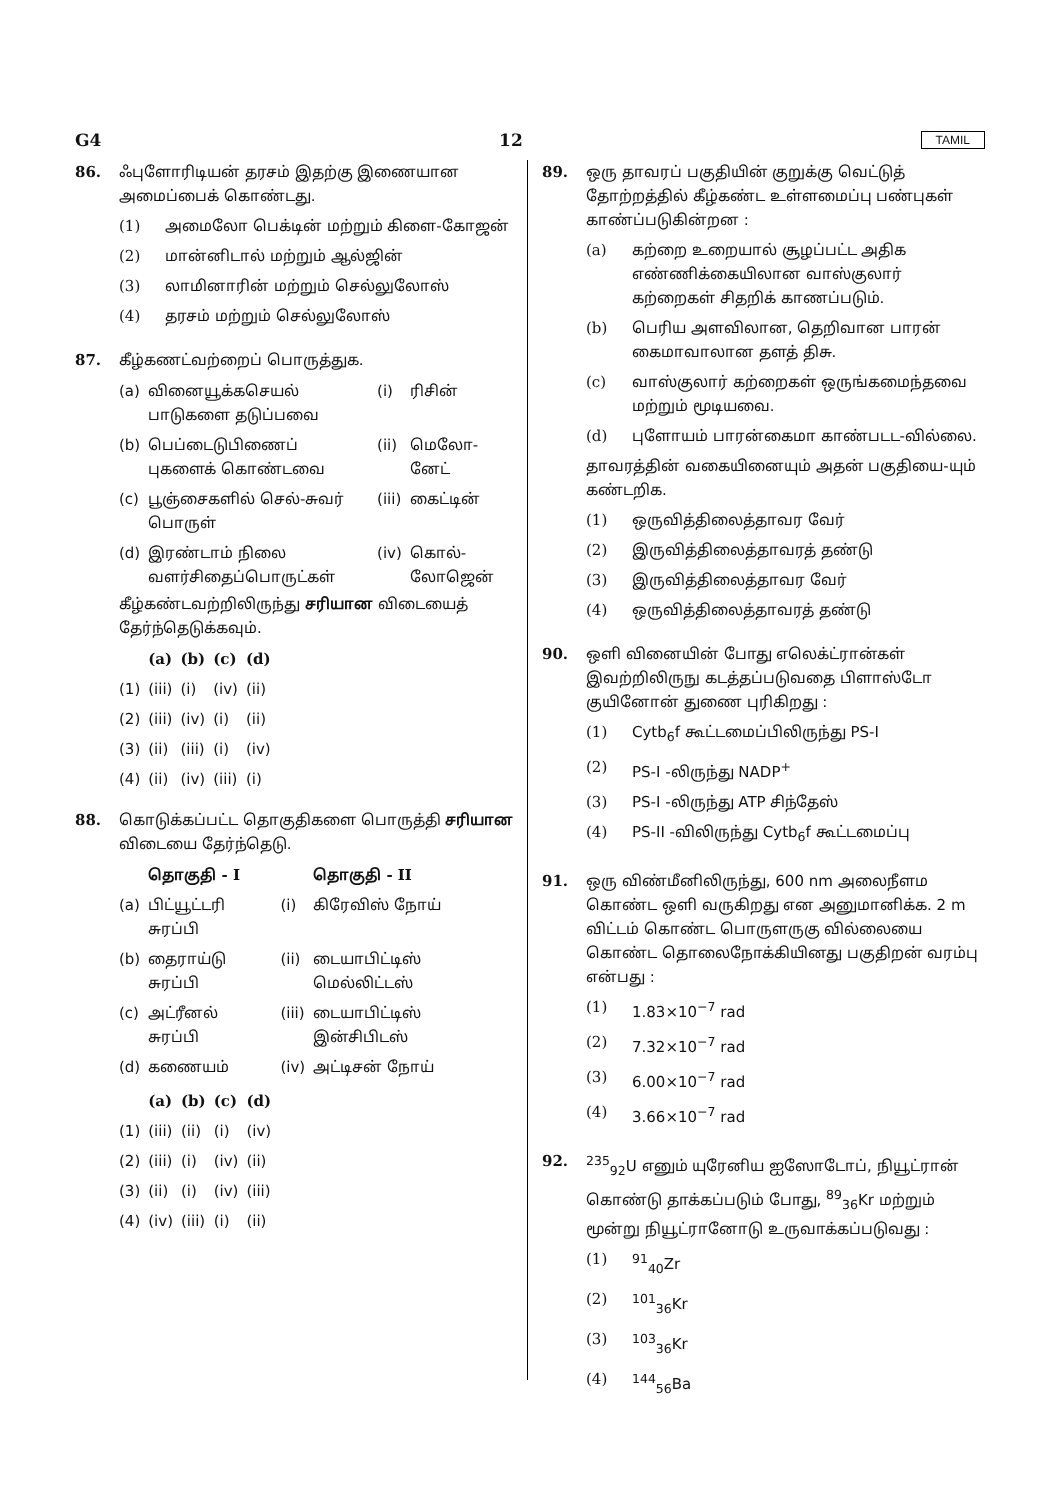G4 12 TAMIL
86. ஃபுளோரிடியன் தரசம் இதற்கு இணையான அமைப்பைக் கொண்டது.
(1) அமைலோ பெக்டின் மற்றும் கிளை-கோஜன்
(2) மான்னிடால் மற்றும் ஆல்ஜின்
(3) லாமினாரின் மற்றும் செல்லுலோஸ்
(4) தரசம் மற்றும் செல்லுலோஸ்
87. கீழ்கணட்வற்றைப் பொருத்துக.
| (a) | வினையூக்கசெயல் பாடுகளை தடுப்பவை | (i) | ரிசின் |
| (b) | பெப்டைடுபிணைப் புகளைக் கொண்டவை | (ii) | மெலோ-னேட் |
| (c) | பூஞ்சைகளில் செல்-சுவர் பொருள் | (iii) | கைட்டின் |
| (d) | இரண்டாம் நிலை வளர்சிதைப்பொருட்கள் | (iv) | கொல்-லோஜென் |
கீழ்கண்டவற்றிலிருந்து சரியான விடையைத் தேர்ந்தெடுக்கவும்.
| | (a) | (b) | (c) | (d) |
| (1) | (iii) | (i) | (iv) | (ii) |
| (2) | (iii) | (iv) | (i) | (ii) |
| (3) | (ii) | (iii) | (i) | (iv) |
| (4) | (ii) | (iv) | (iii) | (i) |
88. கொடுக்கப்பட்ட தொகுதிகளை பொருத்தி சரியான விடையை தேர்ந்தெடு.
| | தொகுதி - I | | தொகுதி - II |
| (a) | பிட்யூட்டரி சுரப்பி | (i) | கிரேவிஸ் நோய் |
| (b) | தைராய்டு சுரப்பி | (ii) | டையாபிட்டிஸ் மெல்லிட்டஸ் |
| (c) | அட்ரீனல் சுரப்பி | (iii) | டையாபிட்டிஸ் இன்சிபிடஸ் |
| (d) | கணையம் | (iv) | அட்டிசன் நோய் |
| | (a) | (b) | (c) | (d) |
| (1) | (iii) | (ii) | (i) | (iv) |
| (2) | (iii) | (i) | (iv) | (ii) |
| (3) | (ii) | (i) | (iv) | (iii) |
| (4) | (iv) | (iii) | (i) | (ii) |
89. ஒரு தாவரப் பகுதியின் குறுக்கு வெட்டுத் தோற்றத்தில் கீழ்கண்ட உள்ளமைப்பு பண்புகள் காண்ப்படுகின்றன :
(a) கற்றை உறையால் சூழப்பட்ட அதிக எண்ணிக்கையிலான வாஸ்குலார் கற்றைகள் சிதறிக் காணப்படும்.
(b) பெரிய அளவிலான, தெறிவான பாரன் கைமாவாலான தளத் திசு.
(c) வாஸ்குலார் கற்றைகள் ஒருங்கமைந்தவை மற்றும் மூடியவை.
(d) புளோயம் பாரன்கைமா காண்படட-வில்லை.
தாவரத்தின் வகையினையும் அதன் பகுதியை-யும் கண்டறிக.
(1) ஒருவித்திலைத்தாவர வேர்
(2) இருவித்திலைத்தாவரத் தண்டு
(3) இருவித்திலைத்தாவர வேர்
(4) ஒருவித்திலைத்தாவரத் தண்டு
90. ஒளி வினையின் போது எலெக்ட்ரான்கள் இவற்றிலிருநு கடத்தப்படுவதை பிளாஸ்டோ குயினோன் துணை புரிகிறது :
(1) Cytb<sub>6</sub>f கூட்டமைப்பிலிருந்து PS-I
(2) PS-I -லிருந்து NADP<sup>+</sup>
(3) PS-I -லிருந்து ATP சிந்தேஸ்
(4) PS-II -விலிருந்து Cytb<sub>6</sub>f கூட்டமைப்பு
91. ஒரு விண்மீனிலிருந்து, 600 nm அலைநீளம கொண்ட ஒளி வருகிறது என அனுமானிக்க. 2 m விட்டம் கொண்ட பொருளருகு வில்லையை கொண்ட தொலைநோக்கியினது பகுதிறன் வரம்பு என்பது :
(1) 1.83×10<sup>−7</sup> rad
(2) 7.32×10<sup>−7</sup> rad
(3) 6.00×10<sup>−7</sup> rad
(4) 3.66×10<sup>−7</sup> rad
92. <sup>235</sup> <sub>92</sub>U எனும் யுரேனிய ஐஸோடோப், நியூட்ரான் கொண்டு தாக்கப்படும் போது, <sup>89</sup><sub>36</sub>Kr மற்றும் மூன்று நியூட்ரானோடு உருவாக்கப்படுவது :
(1) <sup>91</sup><sub>40</sub>Zr
(2) <sup>101</sup><sub>36</sub>Kr
(3) <sup>103</sup><sub>36</sub>Kr
(4) <sup>144</sup><sub>56</sub>Ba